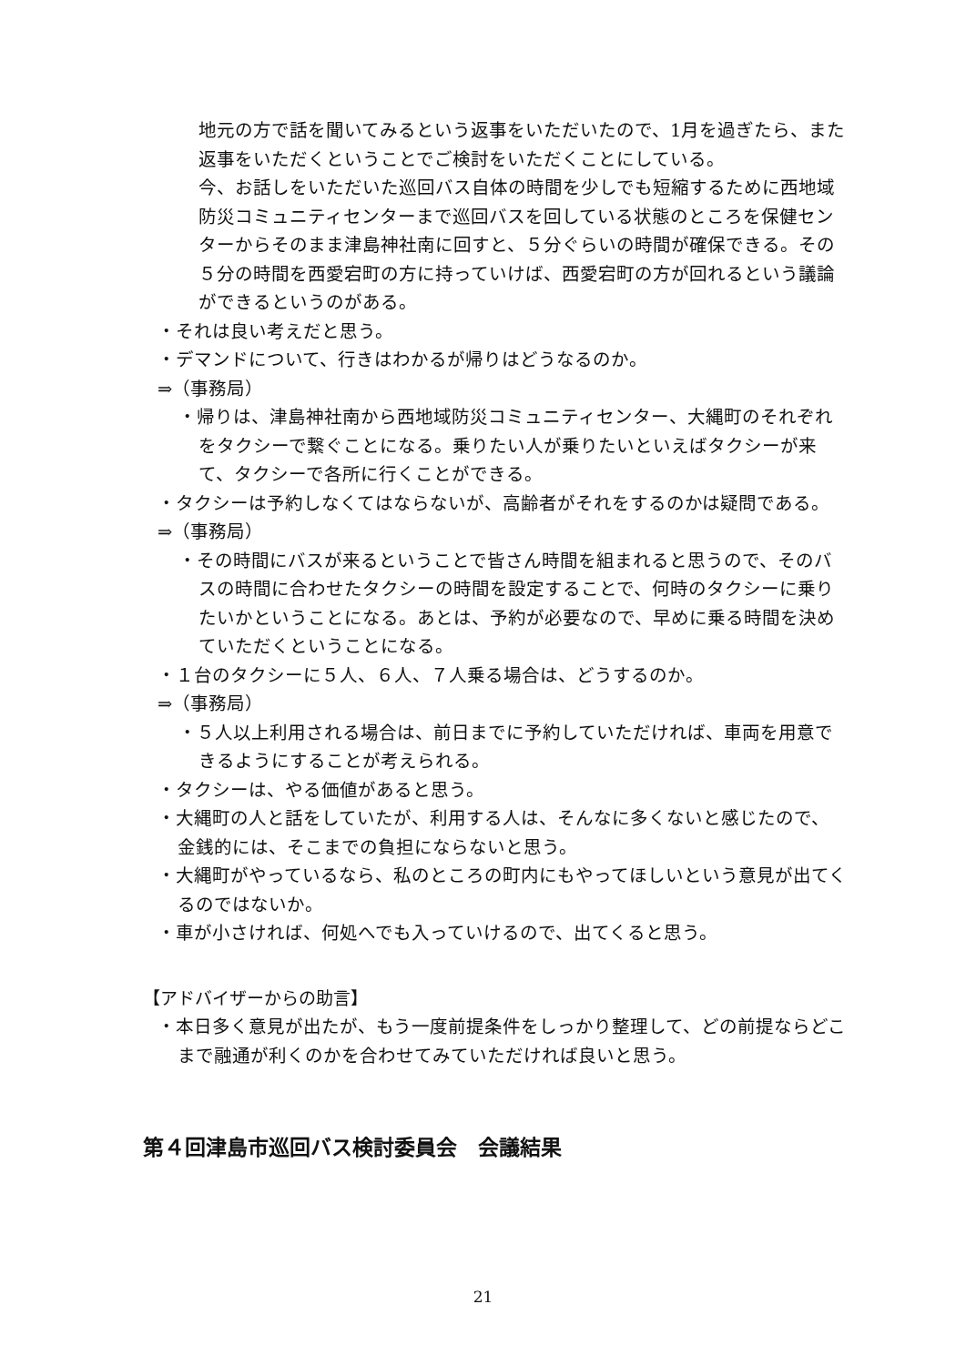地元の方で話を聞いてみるという返事をいただいたので、1月を過ぎたら、また返事をいただくということでご検討をいただくことにしている。
今、お話しをいただいた巡回バス自体の時間を少しでも短縮するために西地域防災コミュニティセンターまで巡回バスを回している状態のところを保健センターからそのまま津島神社南に回すと、５分ぐらいの時間が確保できる。その５分の時間を西愛宕町の方に持っていけば、西愛宕町の方が回れるという議論ができるというのがある。
・それは良い考えだと思う。
・デマンドについて、行きはわかるが帰りはどうなるのか。
⇒（事務局）
・帰りは、津島神社南から西地域防災コミュニティセンター、大縄町のそれぞれをタクシーで繋ぐことになる。乗りたい人が乗りたいといえばタクシーが来て、タクシーで各所に行くことができる。
・タクシーは予約しなくてはならないが、高齢者がそれをするのかは疑問である。
⇒（事務局）
・その時間にバスが来るということで皆さん時間を組まれると思うので、そのバスの時間に合わせたタクシーの時間を設定することで、何時のタクシーに乗りたいかということになる。あとは、予約が必要なので、早めに乗る時間を決めていただくということになる。
・１台のタクシーに５人、６人、７人乗る場合は、どうするのか。
⇒（事務局）
・５人以上利用される場合は、前日までに予約していただければ、車両を用意できるようにすることが考えられる。
・タクシーは、やる価値があると思う。
・大縄町の人と話をしていたが、利用する人は、そんなに多くないと感じたので、金銭的には、そこまでの負担にならないと思う。
・大縄町がやっているなら、私のところの町内にもやってほしいという意見が出てくるのではないか。
・車が小さければ、何処へでも入っていけるので、出てくると思う。
【アドバイザーからの助言】
・本日多く意見が出たが、もう一度前提条件をしっかり整理して、どの前提ならどこまで融通が利くのかを合わせてみていただければ良いと思う。
第４回津島市巡回バス検討委員会　会議結果
21